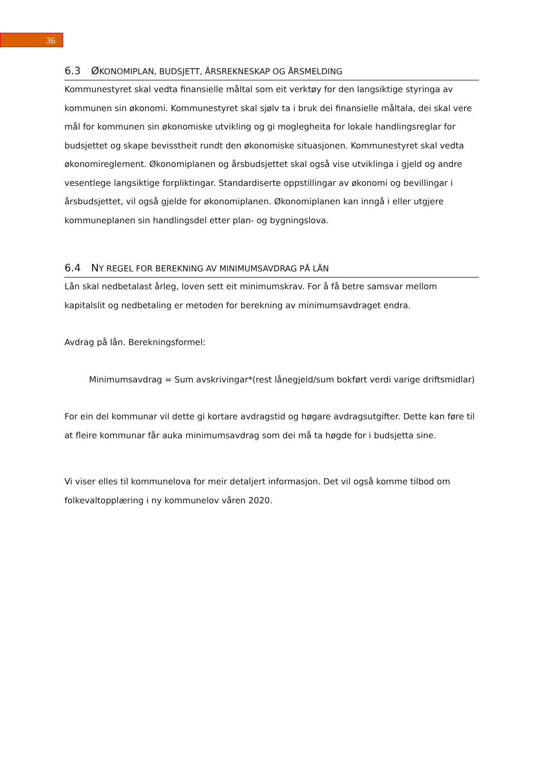36
6.3 ØKONOMIPLAN, BUDSJETT, ÅRSREKNESKAP OG ÅRSMELDING
Kommunestyret skal vedta finansielle måltal som eit verktøy for den langsiktige styringa av kommunen sin økonomi. Kommunestyret skal sjølv ta i bruk dei finansielle måltala, dei skal vere mål for kommunen sin økonomiske utvikling og gi moglegheita for lokale handlingsreglar for budsjettet og skape bevisstheit rundt den økonomiske situasjonen. Kommunestyret skal vedta økonomireglement. Økonomiplanen og årsbudsjettet skal også vise utviklinga i gjeld og andre vesentlege langsiktige forpliktingar. Standardiserte oppstillingar av økonomi og bevillingar i årsbudsjettet, vil også gjelde for økonomiplanen. Økonomiplanen kan inngå i eller utgjere kommuneplanen sin handlingsdel etter plan- og bygningslova.
6.4 NY REGEL FOR BEREKNING AV MINIMUMSAVDRAG PÅ LÅN
Lån skal nedbetalast årleg, loven sett eit minimumskrav. For å få betre samsvar mellom kapitalslit og nedbetaling er metoden for berekning av minimumsavdraget endra.
Avdrag på lån. Berekningsformel:
Minimumsavdrag = Sum avskrivingar*(rest lånegjeld/sum bokført verdi varige driftsmidlar)
For ein del kommunar vil dette gi kortare avdragstid og høgare avdragsutgifter. Dette kan føre til at fleire kommunar får auka minimumsavdrag som dei må ta høgde for i budsjetta sine.
Vi viser elles til kommunelova for meir detaljert informasjon. Det vil også komme tilbod om folkevaltopplæring i ny kommunelov våren 2020.